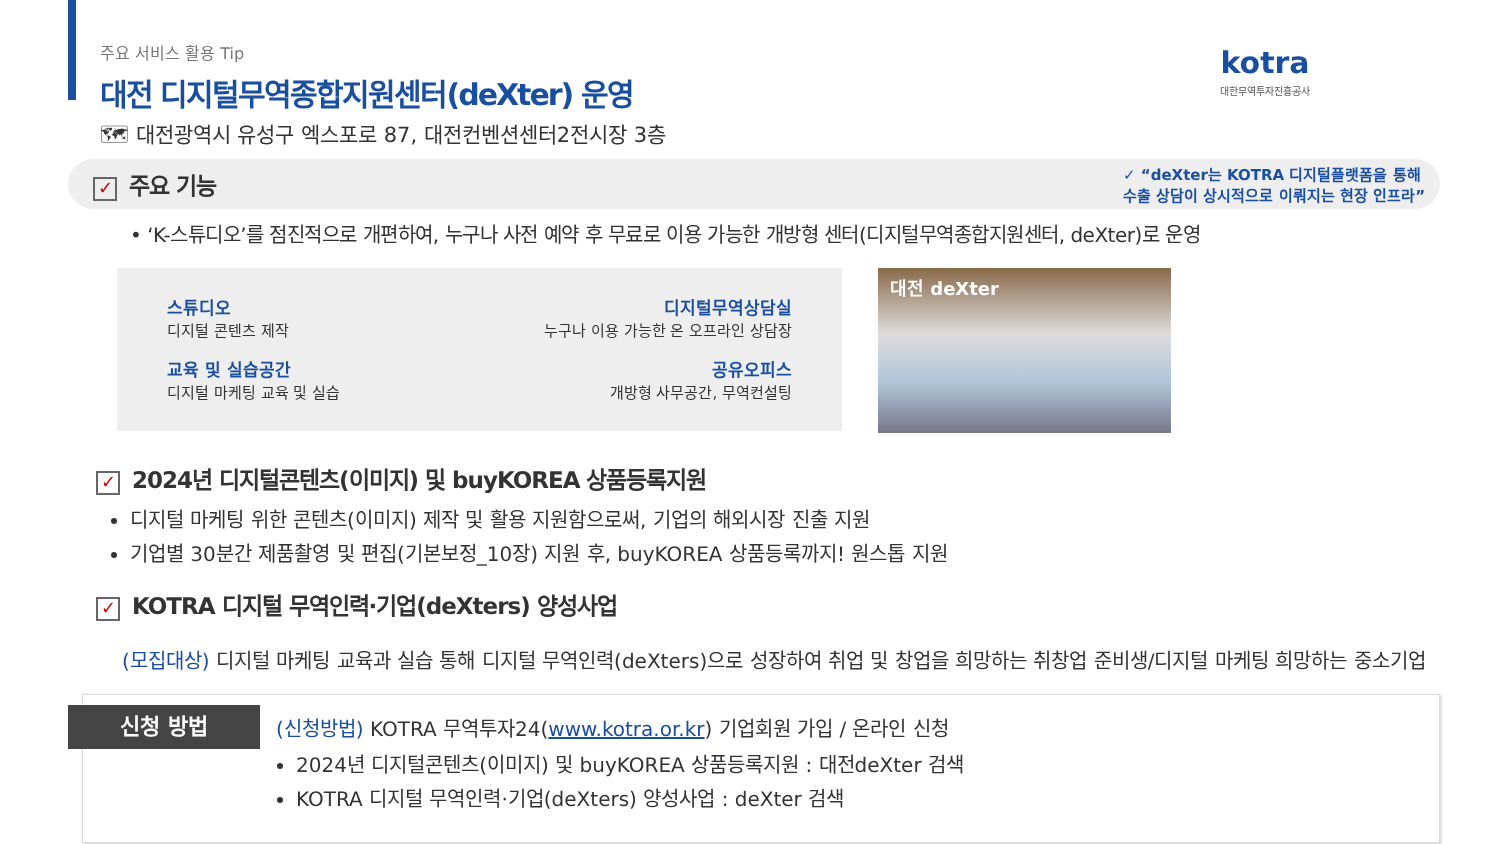kotra
대한무역투자진흥공사
주요 서비스 활용 Tip
대전 디지털무역종합지원센터(deXter) 운영
🗺 대전광역시 유성구 엑스포로 87, 대전컨벤션센터2전시장 3층
✓ 주요 기능
✓ “deXter는 KOTRA 디지털플랫폼을 통해
수출 상담이 상시적으로 이뤄지는 현장 인프라”
• ‘K-스튜디오’를 점진적으로 개편하여, 누구나 사전 예약 후 무료로 이용 가능한 개방형 센터(디지털무역종합지원센터, deXter)로 운영
스튜디오
디지털 콘텐츠 제작
디지털무역상담실
누구나 이용 가능한 온 오프라인 상담장
교육 및 실습공간
디지털 마케팅 교육 및 실습
공유오피스
개방형 사무공간, 무역컨설팅
대전 deXter
✓ 2024년 디지털콘텐츠(이미지) 및 buyKOREA 상품등록지원
디지털 마케팅 위한 콘텐츠(이미지) 제작 및 활용 지원함으로써, 기업의 해외시장 진출 지원
기업별 30분간 제품촬영 및 편집(기본보정_10장) 지원 후, buyKOREA 상품등록까지! 원스톱 지원
✓ KOTRA 디지털 무역인력·기업(deXters) 양성사업
(모집대상) 디지털 마케팅 교육과 실습 통해 디지털 무역인력(deXters)으로 성장하여 취업 및 창업을 희망하는 취창업 준비생/디지털 마케팅 희망하는 중소기업
신청 방법
(신청방법) KOTRA 무역투자24(www.kotra.or.kr) 기업회원 가입 / 온라인 신청
2024년 디지털콘텐츠(이미지) 및 buyKOREA 상품등록지원 : 대전deXter 검색
KOTRA 디지털 무역인력·기업(deXters) 양성사업 : deXter 검색